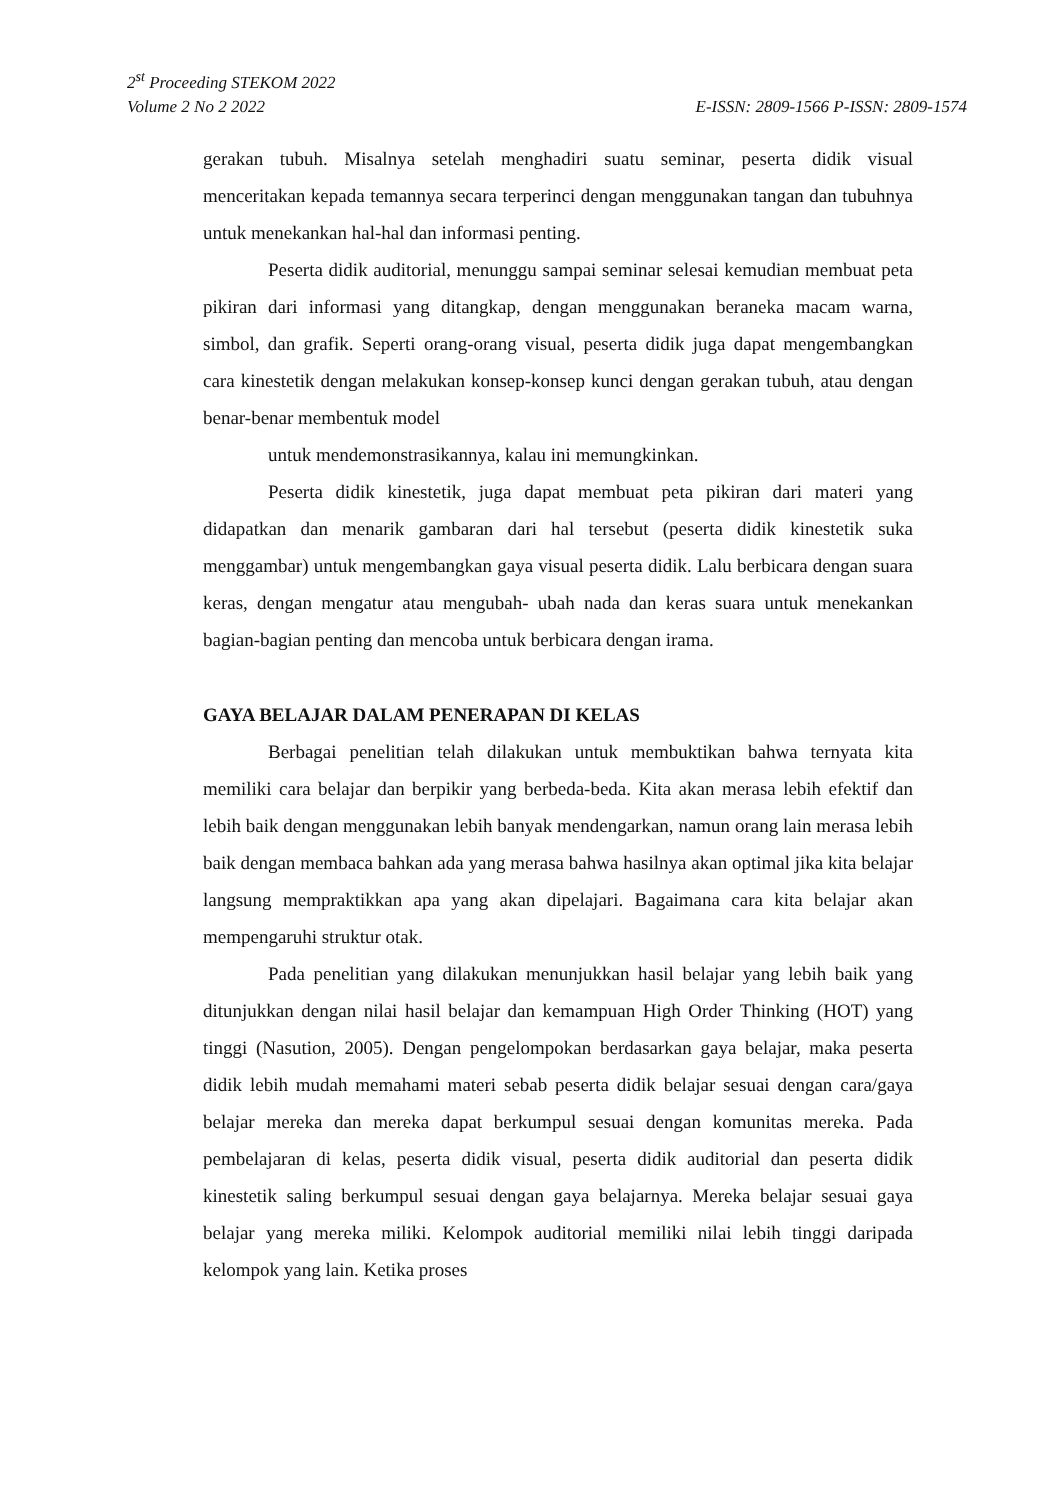2<sup>st</sup> Proceeding STEKOM 2022
Volume 2 No 2 2022 E-ISSN: 2809-1566 P-ISSN: 2809-1574
gerakan tubuh. Misalnya setelah menghadiri suatu seminar, peserta didik visual menceritakan kepada temannya secara terperinci dengan menggunakan tangan dan tubuhnya untuk menekankan hal-hal dan informasi penting.
Peserta didik auditorial, menunggu sampai seminar selesai kemudian membuat peta pikiran dari informasi yang ditangkap, dengan menggunakan beraneka macam warna, simbol, dan grafik. Seperti orang-orang visual, peserta didik juga dapat mengembangkan cara kinestetik dengan melakukan konsep-konsep kunci dengan gerakan tubuh, atau dengan benar-benar membentuk model
untuk mendemonstrasikannya, kalau ini memungkinkan.
Peserta didik kinestetik, juga dapat membuat peta pikiran dari materi yang didapatkan dan menarik gambaran dari hal tersebut (peserta didik kinestetik suka menggambar) untuk mengembangkan gaya visual peserta didik. Lalu berbicara dengan suara keras, dengan mengatur atau mengubah- ubah nada dan keras suara untuk menekankan bagian-bagian penting dan mencoba untuk berbicara dengan irama.
GAYA BELAJAR DALAM PENERAPAN DI KELAS
Berbagai penelitian telah dilakukan untuk membuktikan bahwa ternyata kita memiliki cara belajar dan berpikir yang berbeda-beda. Kita akan merasa lebih efektif dan lebih baik dengan menggunakan lebih banyak mendengarkan, namun orang lain merasa lebih baik dengan membaca bahkan ada yang merasa bahwa hasilnya akan optimal jika kita belajar langsung mempraktikkan apa yang akan dipelajari. Bagaimana cara kita belajar akan mempengaruhi struktur otak.
Pada penelitian yang dilakukan menunjukkan hasil belajar yang lebih baik yang ditunjukkan dengan nilai hasil belajar dan kemampuan High Order Thinking (HOT) yang tinggi (Nasution, 2005). Dengan pengelompokan berdasarkan gaya belajar, maka peserta didik lebih mudah memahami materi sebab peserta didik belajar sesuai dengan cara/gaya belajar mereka dan mereka dapat berkumpul sesuai dengan komunitas mereka. Pada pembelajaran di kelas, peserta didik visual, peserta didik auditorial dan peserta didik kinestetik saling berkumpul sesuai dengan gaya belajarnya. Mereka belajar sesuai gaya belajar yang mereka miliki. Kelompok auditorial memiliki nilai lebih tinggi daripada kelompok yang lain. Ketika proses